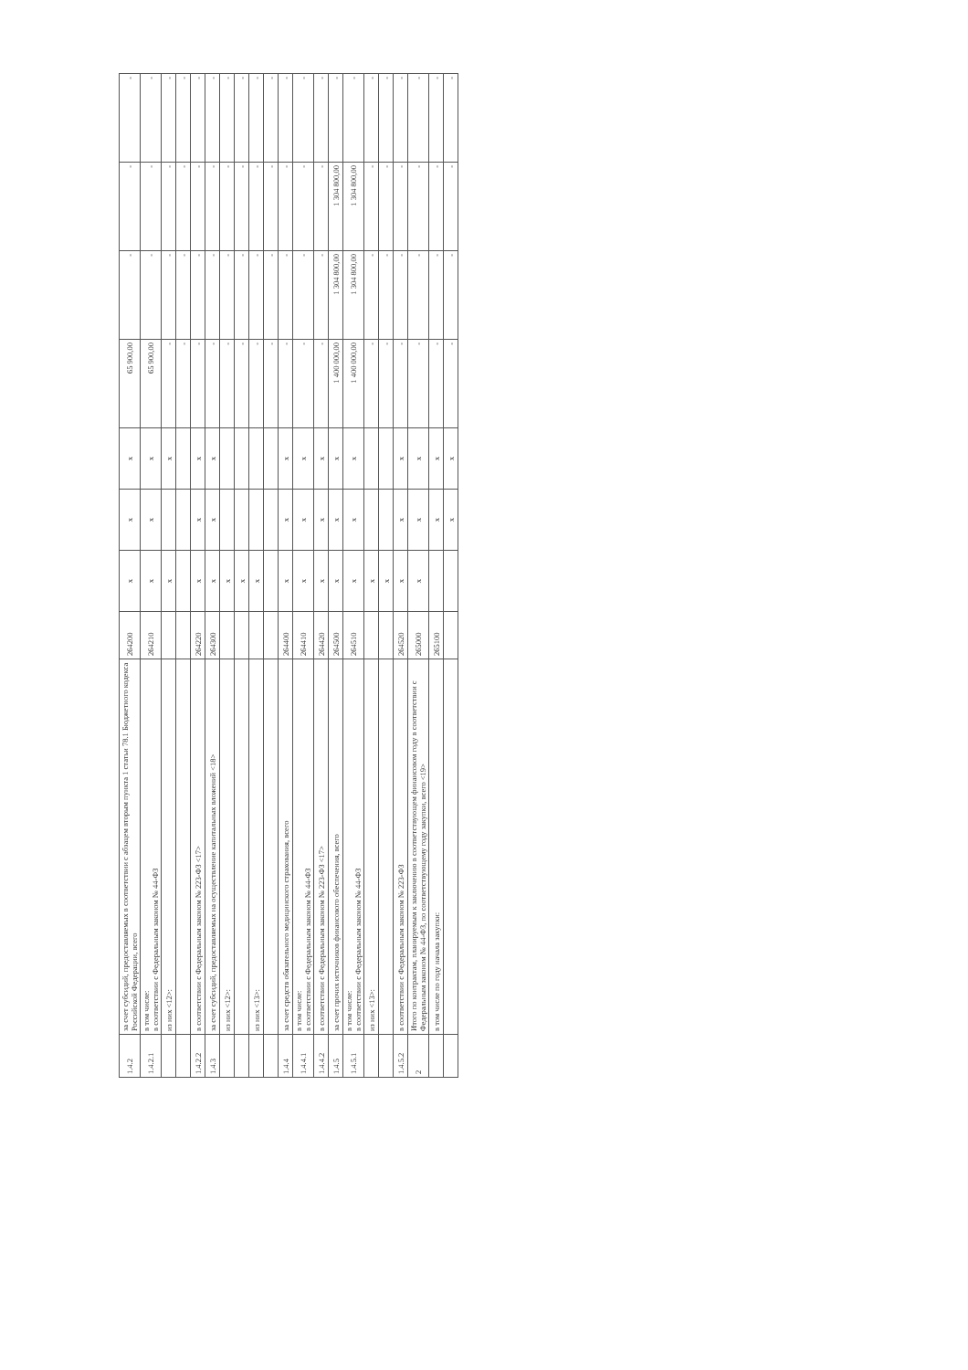| 1.4.2 | за счет субсидий, предоставляемых в соответствии с абзацем вторым пункта 1 статьи 78.1 Бюджетного кодекса Российской Федерации, всего | 264200 | х | х | х | 65 900,00 | - | - | - |
| 1.4.2.1 | в том числе: в соответствии с Федеральным законом № 44-ФЗ | 264210 | х | х | х | 65 900,00 | - | - | - |
| | из них <12>: | | х | | х | - | - | - | - |
| | | | | | | - | - | - | - |
| 1.4.2.2 | в соответствии с Федеральным законом № 223-ФЗ <17> | 264220 | х | х | х | - | - | - | - |
| 1.4.3 | за счет субсидий, предоставляемых на осуществление капитальных вложений <18> | 264300 | х | х | х | - | - | - | - |
| | из них <12>: | | х | | | - | - | - | - |
| | | | х | | | - | - | - | - |
| | из них <13>: | | х | | | - | - | - | - |
| | | | | | | - | - | - | - |
| 1.4.4 | за счет средств обязательного медицинского страхования, всего | 264400 | х | х | х | - | - | - | - |
| 1.4.4.1 | в том числе: в соответствии с Федеральным законом № 44-ФЗ | 264410 | х | х | х | - | - | - | - |
| 1.4.4.2 | в соответствии с Федеральным законом № 223-ФЗ <17> | 264420 | х | х | х | - | - | - | - |
| 1.4.5 | за счет прочих источников финансового обеспечения, всего | 264500 | х | х | х | 1 400 000,00 | 1 304 800,00 | 1 304 800,00 | - |
| 1.4.5.1 | в том числе: в соответствии с Федеральным законом № 44-ФЗ | 264510 | х | х | х | 1 400 000,00 | 1 304 800,00 | 1 304 800,00 | - |
| | из них <13>: | | х | | | - | - | - | - |
| | | | х | | | - | - | - | - |
| 1.4.5.2 | в соответствии с Федеральным законом № 223-ФЗ | 264520 | х | х | х | - | - | - | - |
| 2 | Итого по контрактам, планируемым к заключению в соответствующем финансовом году в соответствии с Федеральным законом № 44-ФЗ, по соответствующему году закупки, всего <19> | 265000 | х | х | х | - | - | - | - |
| | в том числе по году начала закупки: | 265100 | | х | х | - | - | - | - |
| | | | | х | х | - | - | - | - |